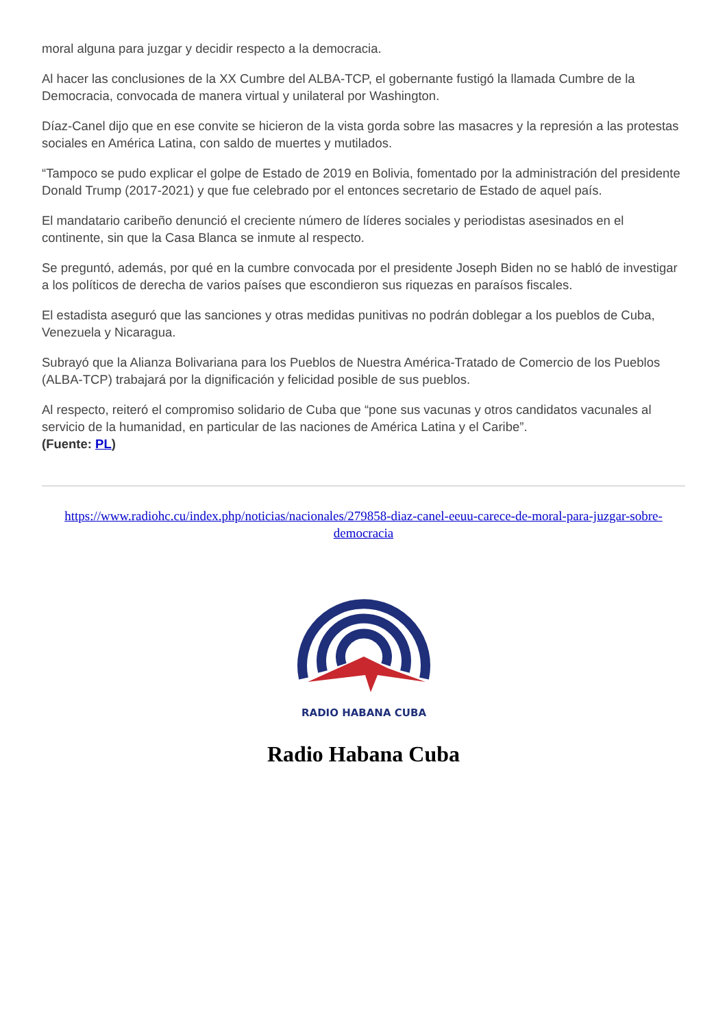moral alguna para juzgar y decidir respecto a la democracia.
Al hacer las conclusiones de la XX Cumbre del ALBA-TCP, el gobernante fustigó la llamada Cumbre de la Democracia, convocada de manera virtual y unilateral por Washington.
Díaz-Canel dijo que en ese convite se hicieron de la vista gorda sobre las masacres y la represión a las protestas sociales en América Latina, con saldo de muertes y mutilados.
“Tampoco se pudo explicar el golpe de Estado de 2019 en Bolivia, fomentado por la administración del presidente Donald Trump (2017-2021) y que fue celebrado por el entonces secretario de Estado de aquel país.
El mandatario caribeño denunció el creciente número de líderes sociales y periodistas asesinados en el continente, sin que la Casa Blanca se inmute al respecto.
Se preguntó, además, por qué en la cumbre convocada por el presidente Joseph Biden no se habló de investigar a los políticos de derecha de varios países que escondieron sus riquezas en paraísos fiscales.
El estadista aseguró que las sanciones y otras medidas punitivas no podrán doblegar a los pueblos de Cuba, Venezuela y Nicaragua.
Subrayó que la Alianza Bolivariana para los Pueblos de Nuestra América-Tratado de Comercio de los Pueblos (ALBA-TCP) trabajará por la dignificación y felicidad posible de sus pueblos.
Al respecto, reiteró el compromiso solidario de Cuba que “pone sus vacunas y otros candidatos vacunales al servicio de la humanidad, en particular de las naciones de América Latina y el Caribe”.
(Fuente: PL)
https://www.radiohc.cu/index.php/noticias/nacionales/279858-diaz-canel-eeuu-carece-de-moral-para-juzgar-sobre-democracia
RADIO HABANA CUBA
Radio Habana Cuba